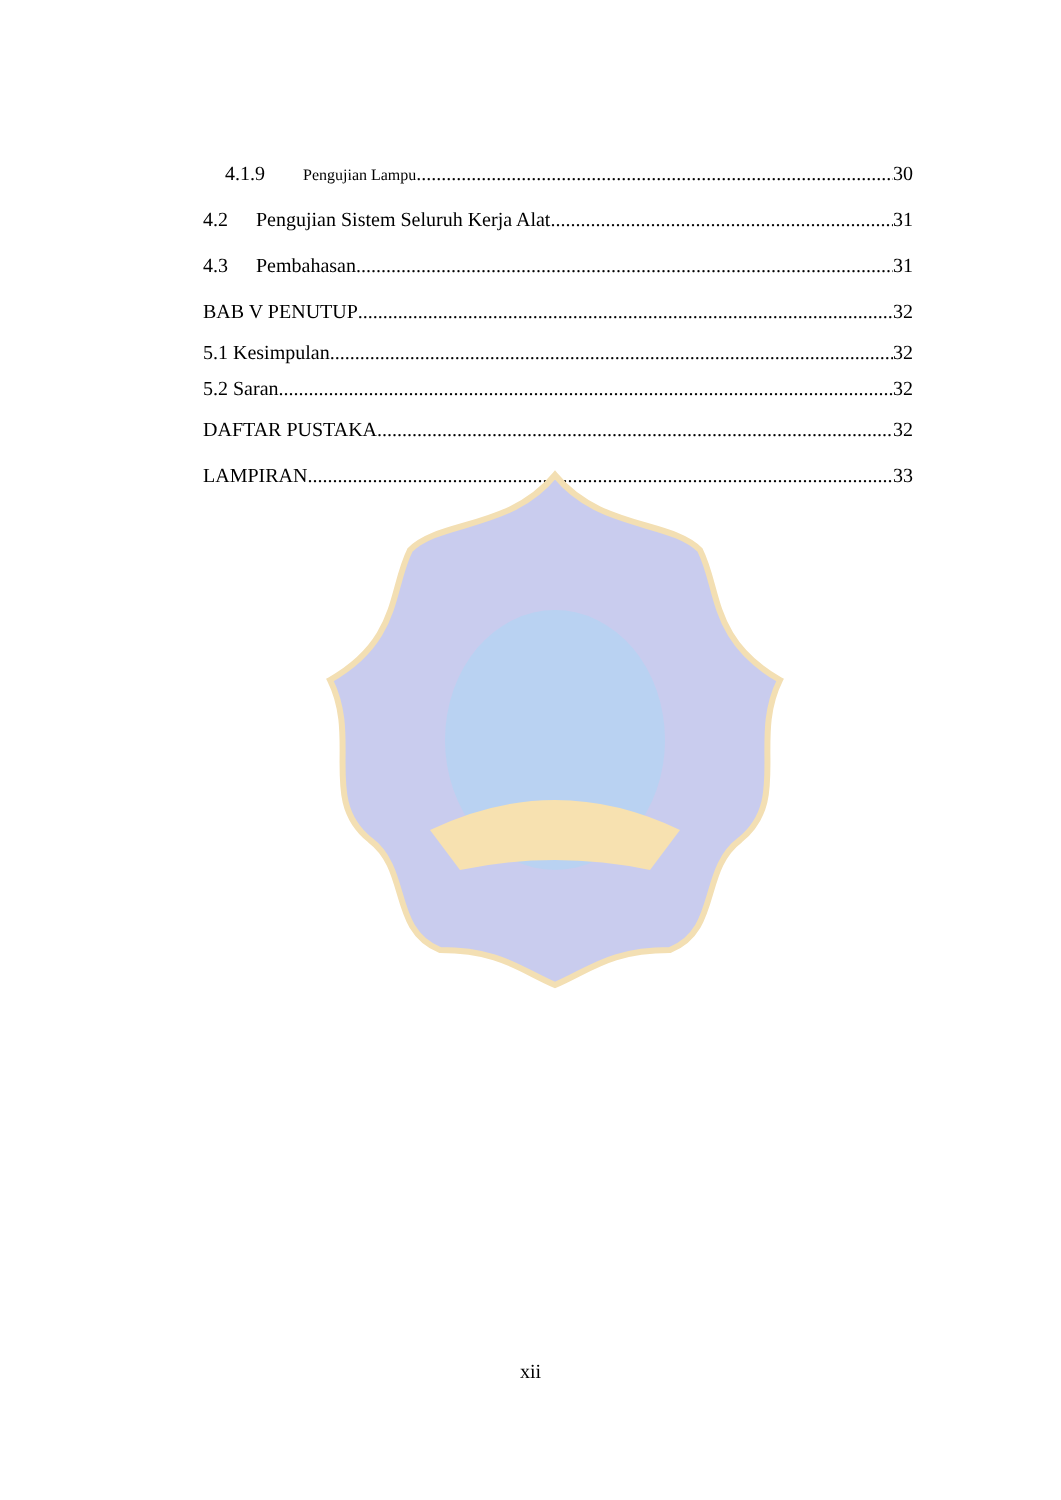4.1.9 Pengujian Lampu 30
4.2 Pengujian Sistem Seluruh Kerja Alat 31
4.3 Pembahasan 31
BAB V PENUTUP 32
5.1 Kesimpulan 32
5.2 Saran 32
DAFTAR PUSTAKA 32
LAMPIRAN 33
xii